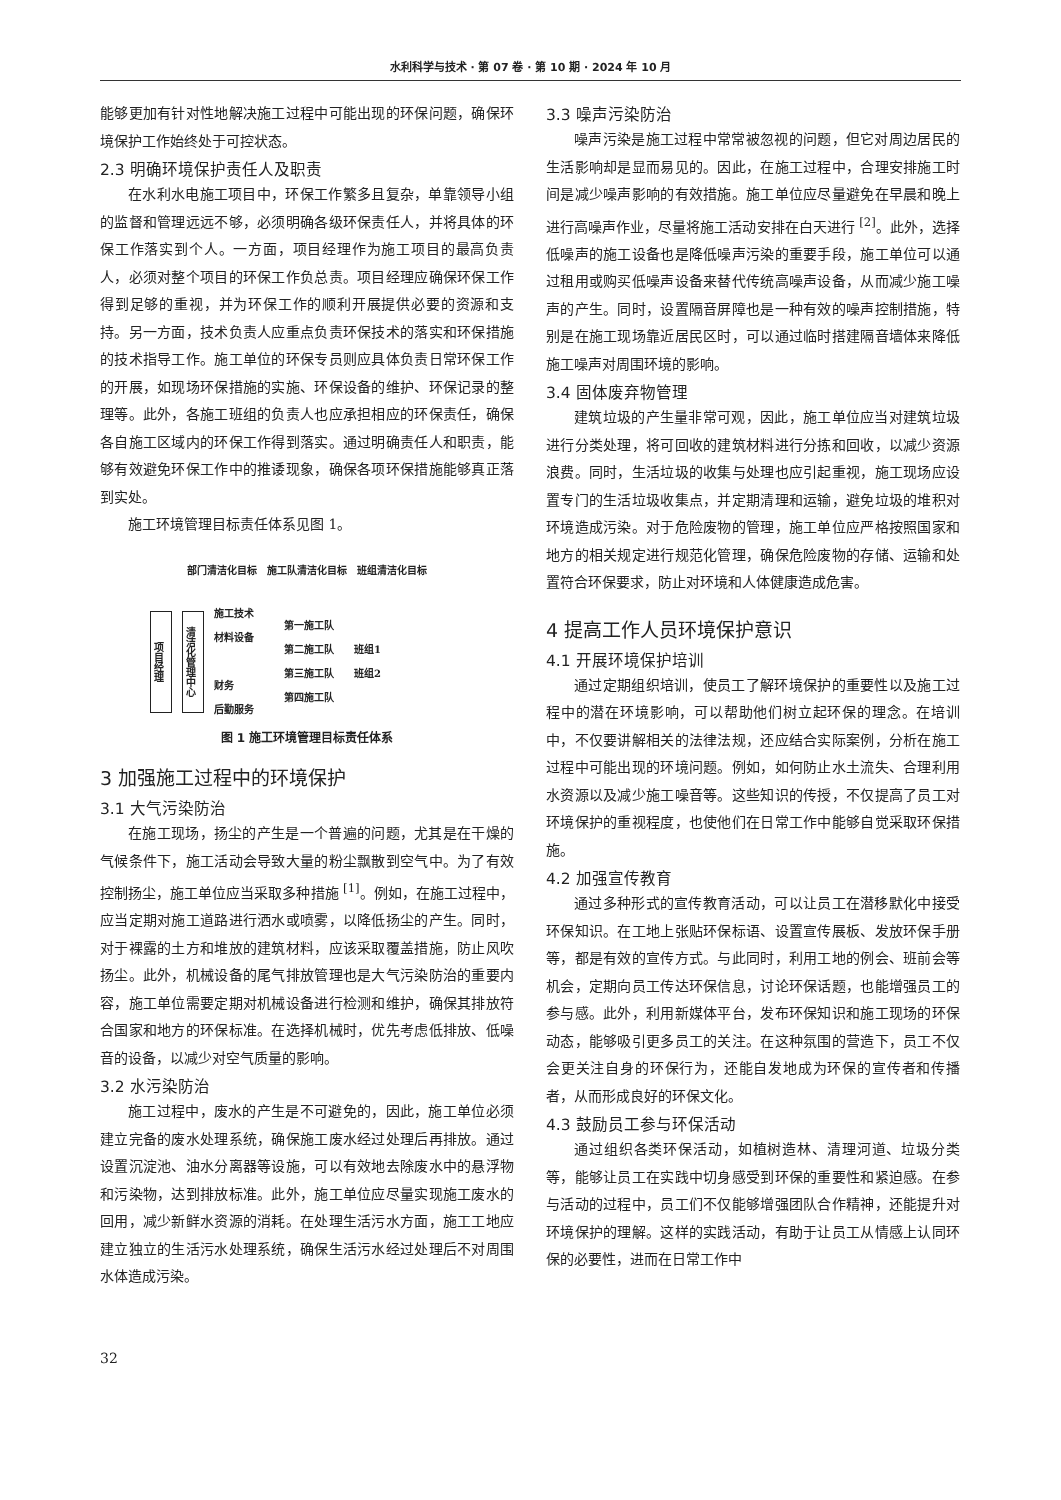水利科学与技术 · 第 07 卷 · 第 10 期 · 2024 年 10 月
能够更加有针对性地解决施工过程中可能出现的环保问题，确保环境保护工作始终处于可控状态。
2.3 明确环境保护责任人及职责
在水利水电施工项目中，环保工作繁多且复杂，单靠领导小组的监督和管理远远不够，必须明确各级环保责任人，并将具体的环保工作落实到个人。一方面，项目经理作为施工项目的最高负责人，必须对整个项目的环保工作负总责。项目经理应确保环保工作得到足够的重视，并为环保工作的顺利开展提供必要的资源和支持。另一方面，技术负责人应重点负责环保技术的落实和环保措施的技术指导工作。施工单位的环保专员则应具体负责日常环保工作的开展，如现场环保措施的实施、环保设备的维护、环保记录的整理等。此外，各施工班组的负责人也应承担相应的环保责任，确保各自施工区域内的环保工作得到落实。通过明确责任人和职责，能够有效避免环保工作中的推诿现象，确保各项环保措施能够真正落到实处。
施工环境管理目标责任体系见图 1。
部门清洁化目标　施工队清洁化目标　班组清洁化目标
项目经理
清洁化管理中心
施工技术
材料设备
财务
后勤服务
第一施工队
第二施工队
第三施工队
第四施工队
班组1
班组2
图 1 施工环境管理目标责任体系
3 加强施工过程中的环境保护
3.1 大气污染防治
在施工现场，扬尘的产生是一个普遍的问题，尤其是在干燥的气候条件下，施工活动会导致大量的粉尘飘散到空气中。为了有效控制扬尘，施工单位应当采取多种措施 <sup>[1]</sup>。例如，在施工过程中，应当定期对施工道路进行洒水或喷雾，以降低扬尘的产生。同时，对于裸露的土方和堆放的建筑材料，应该采取覆盖措施，防止风吹扬尘。此外，机械设备的尾气排放管理也是大气污染防治的重要内容，施工单位需要定期对机械设备进行检测和维护，确保其排放符合国家和地方的环保标准。在选择机械时，优先考虑低排放、低噪音的设备，以减少对空气质量的影响。
3.2 水污染防治
施工过程中，废水的产生是不可避免的，因此，施工单位必须建立完备的废水处理系统，确保施工废水经过处理后再排放。通过设置沉淀池、油水分离器等设施，可以有效地去除废水中的悬浮物和污染物，达到排放标准。此外，施工单位应尽量实现施工废水的回用，减少新鲜水资源的消耗。在处理生活污水方面，施工工地应建立独立的生活污水处理系统，确保生活污水经过处理后不对周围水体造成污染。
3.3 噪声污染防治
噪声污染是施工过程中常常被忽视的问题，但它对周边居民的生活影响却是显而易见的。因此，在施工过程中，合理安排施工时间是减少噪声影响的有效措施。施工单位应尽量避免在早晨和晚上进行高噪声作业，尽量将施工活动安排在白天进行 <sup>[2]</sup>。此外，选择低噪声的施工设备也是降低噪声污染的重要手段，施工单位可以通过租用或购买低噪声设备来替代传统高噪声设备，从而减少施工噪声的产生。同时，设置隔音屏障也是一种有效的噪声控制措施，特别是在施工现场靠近居民区时，可以通过临时搭建隔音墙体来降低施工噪声对周围环境的影响。
3.4 固体废弃物管理
建筑垃圾的产生量非常可观，因此，施工单位应当对建筑垃圾进行分类处理，将可回收的建筑材料进行分拣和回收，以减少资源浪费。同时，生活垃圾的收集与处理也应引起重视，施工现场应设置专门的生活垃圾收集点，并定期清理和运输，避免垃圾的堆积对环境造成污染。对于危险废物的管理，施工单位应严格按照国家和地方的相关规定进行规范化管理，确保危险废物的存储、运输和处置符合环保要求，防止对环境和人体健康造成危害。
4 提高工作人员环境保护意识
4.1 开展环境保护培训
通过定期组织培训，使员工了解环境保护的重要性以及施工过程中的潜在环境影响，可以帮助他们树立起环保的理念。在培训中，不仅要讲解相关的法律法规，还应结合实际案例，分析在施工过程中可能出现的环境问题。例如，如何防止水土流失、合理利用水资源以及减少施工噪音等。这些知识的传授，不仅提高了员工对环境保护的重视程度，也使他们在日常工作中能够自觉采取环保措施。
4.2 加强宣传教育
通过多种形式的宣传教育活动，可以让员工在潜移默化中接受环保知识。在工地上张贴环保标语、设置宣传展板、发放环保手册等，都是有效的宣传方式。与此同时，利用工地的例会、班前会等机会，定期向员工传达环保信息，讨论环保话题，也能增强员工的参与感。此外，利用新媒体平台，发布环保知识和施工现场的环保动态，能够吸引更多员工的关注。在这种氛围的营造下，员工不仅会更关注自身的环保行为，还能自发地成为环保的宣传者和传播者，从而形成良好的环保文化。
4.3 鼓励员工参与环保活动
通过组织各类环保活动，如植树造林、清理河道、垃圾分类等，能够让员工在实践中切身感受到环保的重要性和紧迫感。在参与活动的过程中，员工们不仅能够增强团队合作精神，还能提升对环境保护的理解。这样的实践活动，有助于让员工从情感上认同环保的必要性，进而在日常工作中
32